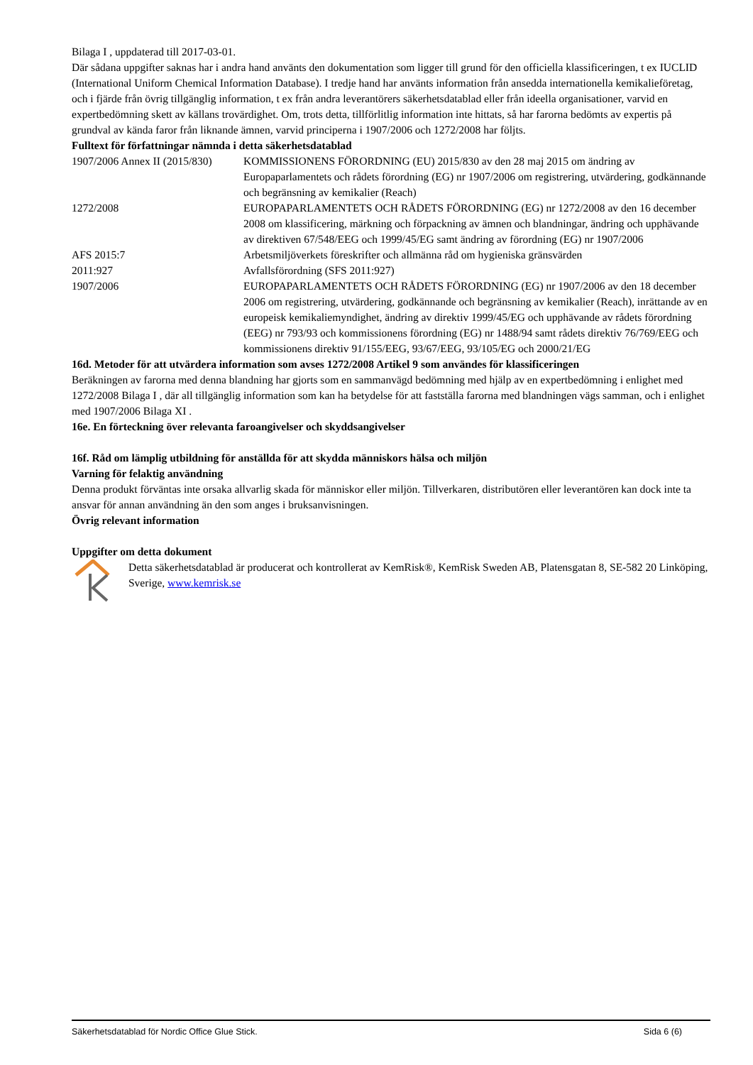Bilaga I , uppdaterad till 2017-03-01.
Där sådana uppgifter saknas har i andra hand använts den dokumentation som ligger till grund för den officiella klassificeringen, t ex IUCLID (International Uniform Chemical Information Database). I tredje hand har använts information från ansedda internationella kemikalieföretag, och i fjärde från övrig tillgänglig information, t ex från andra leverantörers säkerhetsdatablad eller från ideella organisationer, varvid en expertbedömning skett av källans trovärdighet. Om, trots detta, tillförlitlig information inte hittats, så har farorna bedömts av expertis på grundval av kända faror från liknande ämnen, varvid principerna i 1907/2006 och 1272/2008 har följts.
Fulltext för författningar nämnda i detta säkerhetsdatablad
| 1907/2006 Annex II (2015/830) | KOMMISSIONENS FÖRORDNING (EU) 2015/830 av den 28 maj 2015 om ändring av Europaparlamentets och rådets förordning (EG) nr 1907/2006 om registrering, utvärdering, godkännande och begränsning av kemikalier (Reach) |
| 1272/2008 | EUROPAPARLAMENTETS OCH RÅDETS FÖRORDNING (EG) nr 1272/2008 av den 16 december 2008 om klassificering, märkning och förpackning av ämnen och blandningar, ändring och upphävande av direktiven 67/548/EEG och 1999/45/EG samt ändring av förordning (EG) nr 1907/2006 |
| AFS 2015:7 | Arbetsmiljöverkets föreskrifter och allmänna råd om hygieniska gränsvärden |
| 2011:927 | Avfallsförordning (SFS 2011:927) |
| 1907/2006 | EUROPAPARLAMENTETS OCH RÅDETS FÖRORDNING (EG) nr 1907/2006 av den 18 december 2006 om registrering, utvärdering, godkännande och begränsning av kemikalier (Reach), inrättande av en europeisk kemikaliemyndighet, ändring av direktiv 1999/45/EG och upphävande av rådets förordning (EEG) nr 793/93 och kommissionens förordning (EG) nr 1488/94 samt rådets direktiv 76/769/EEG och kommissionens direktiv 91/155/EEG, 93/67/EEG, 93/105/EG och 2000/21/EG |
16d. Metoder för att utvärdera information som avses 1272/2008 Artikel 9 som användes för klassificeringen
Beräkningen av farorna med denna blandning har gjorts som en sammanvägd bedömning med hjälp av en expertbedömning i enlighet med 1272/2008 Bilaga I , där all tillgänglig information som kan ha betydelse för att fastställa farorna med blandningen vägs samman, och i enlighet med 1907/2006 Bilaga XI .
16e. En förteckning över relevanta faroangivelser och skyddsangivelser
16f. Råd om lämplig utbildning för anställda för att skydda människors hälsa och miljön
Varning för felaktig användning
Denna produkt förväntas inte orsaka allvarlig skada för människor eller miljön. Tillverkaren, distributören eller leverantören kan dock inte ta ansvar för annan användning än den som anges i bruksanvisningen.
Övrig relevant information
Uppgifter om detta dokument
Detta säkerhetsdatablad är producerat och kontrollerat av KemRisk®, KemRisk Sweden AB, Platensgatan 8, SE-582 20 Linköping, Sverige, www.kemrisk.se
Säkerhetsdatablad för Nordic Office Glue Stick. Sida 6 (6)